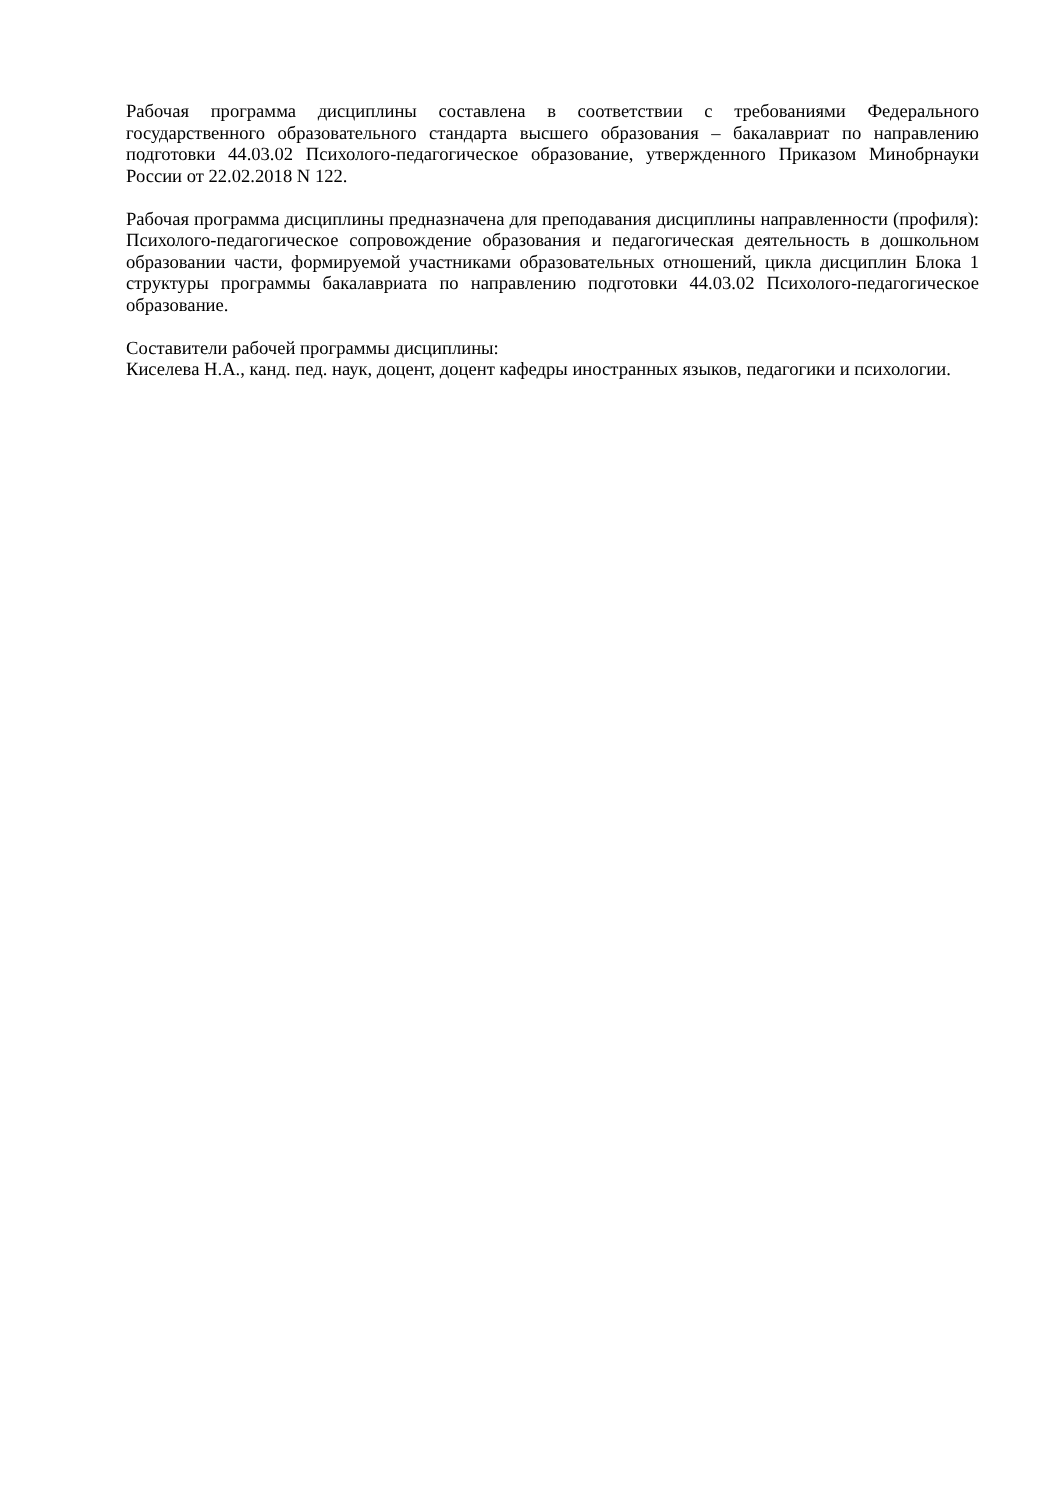Рабочая программа дисциплины составлена в соответствии с требованиями Федерального государственного образовательного стандарта высшего образования – бакалавриат по направлению подготовки 44.03.02 Психолого-педагогическое образование, утвержденного Приказом Минобрнауки России от 22.02.2018 N 122.
Рабочая программа дисциплины предназначена для преподавания дисциплины направленности (профиля): Психолого-педагогическое сопровождение образования и педагогическая деятельность в дошкольном образовании части, формируемой участниками образовательных отношений, цикла дисциплин Блока 1 структуры программы бакалавриата по направлению подготовки 44.03.02 Психолого-педагогическое образование.
Составители рабочей программы дисциплины:
Киселева Н.А., канд. пед. наук, доцент, доцент кафедры иностранных языков, педагогики и психологии.